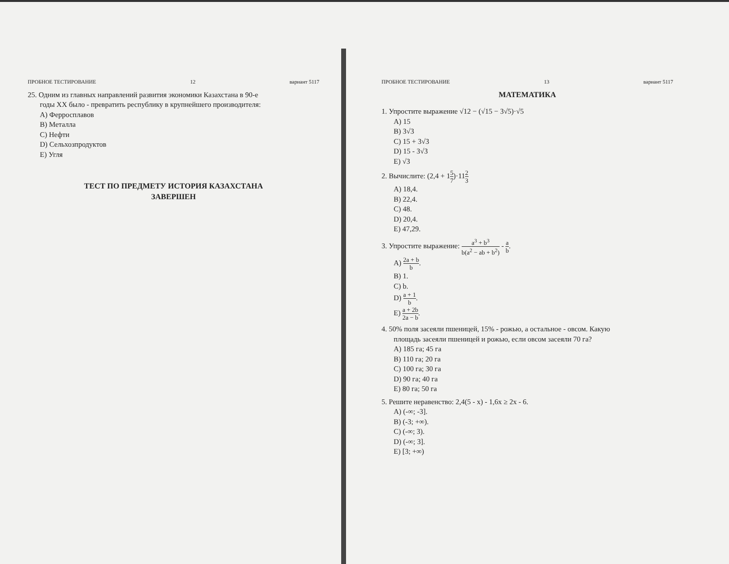ПРОБНОЕ ТЕСТИРОВАНИЕ 12 вариант 5117
25. Одним из главных направлений развития экономики Казахстана в 90-е
годы XX было - превратить республику в крупнейшего производителя:
A) Ферросплавов
B) Металла
C) Нефти
D) Сельхозпродуктов
E) Угля
ТЕСТ ПО ПРЕДМЕТУ ИСТОРИЯ КАЗАХСТАНА
ЗАВЕРШЕН
ПРОБНОЕ ТЕСТИРОВАНИЕ 13 вариант 5117
МАТЕМАТИКА
1. Упростите выражение √12 − (√15 − 3√5)·√5
A) 15
B) 3√3
C) 15 + 3√3
D) 15 - 3√3
E) √3
2. Вычислите: (2,4 + 15 7)·112 3
A) 18,4.
B) 22,4.
C) 48.
D) 20,4.
E) 47,29.
3. Упростите выражение: a<sup>3</sup> + b<sup>3</sup> b(a<sup>2</sup> − ab + b<sup>2</sup>) - a b.
A) 2a + b b.
B) 1.
C) b.
D) a + 1 b.
E) a + 2b 2a − b.
4. 50% поля засеяли пшеницей, 15% - рожью, а остальное - овсом. Какую
площадь засеяли пшеницей и рожью, если овсом засеяли 70 га?
A) 185 га; 45 га
B) 110 га; 20 га
C) 100 га; 30 га
D) 90 га; 40 га
E) 80 га; 50 га
5. Решите неравенство: 2,4(5 - x) - 1,6x ≥ 2x - 6.
A) (-∞; -3].
B) (-3; +∞).
C) (-∞; 3).
D) (-∞; 3].
E) [3; +∞)